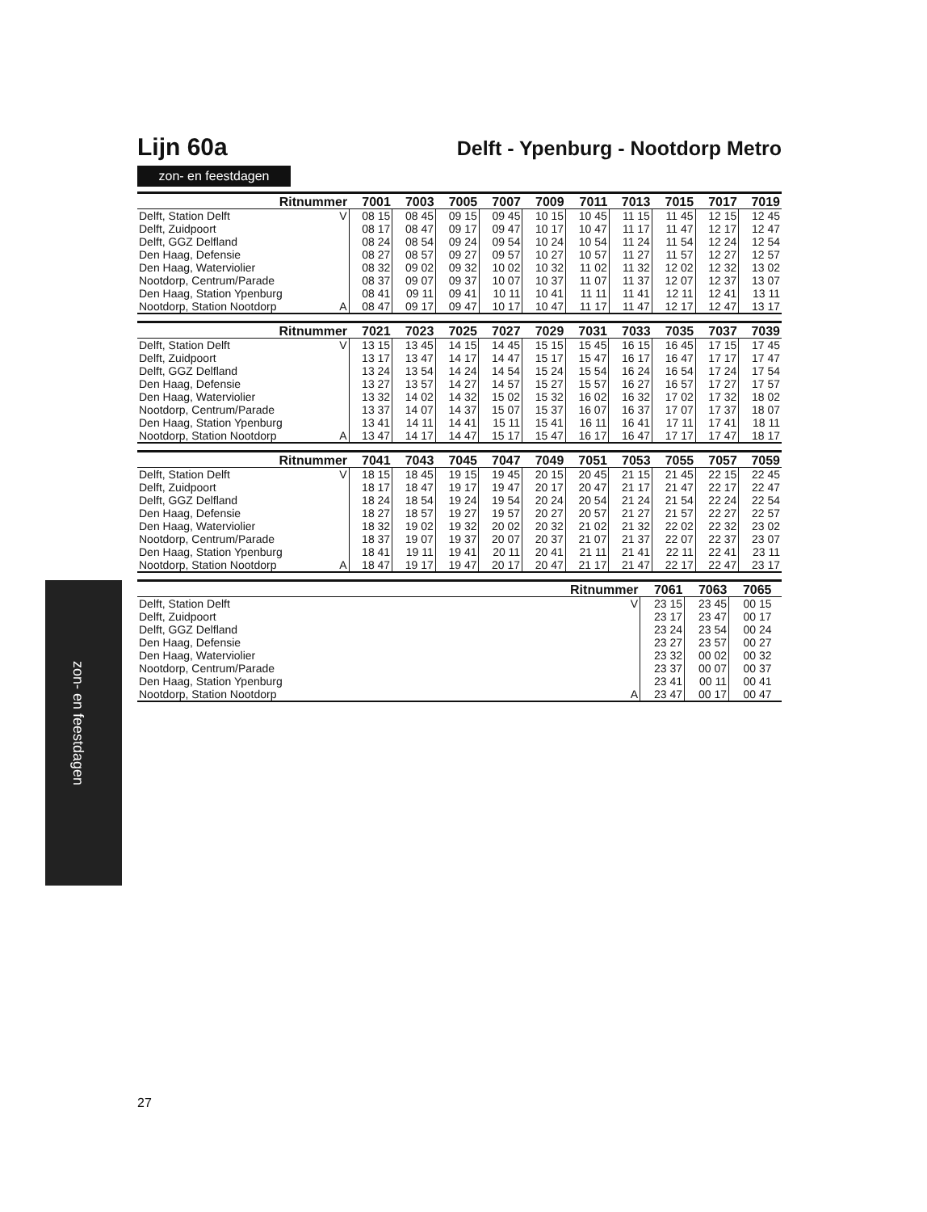zon- en feestdagen
Lijn 60a
Delft - Ypenburg - Nootdorp Metro
zon- en feestdagen
| Ritnummer | | 7001 | 7003 | 7005 | 7007 | 7009 | 7011 | 7013 | 7015 | 7017 | 7019 |
| --- | --- | --- | --- | --- | --- | --- | --- | --- | --- | --- | --- |
| Delft, Station Delft | V | 08 15 | 08 45 | 09 15 | 09 45 | 10 15 | 10 45 | 11 15 | 11 45 | 12 15 | 12 45 |
| Delft, Zuidpoort | | 08 17 | 08 47 | 09 17 | 09 47 | 10 17 | 10 47 | 11 17 | 11 47 | 12 17 | 12 47 |
| Delft, GGZ Delfland | | 08 24 | 08 54 | 09 24 | 09 54 | 10 24 | 10 54 | 11 24 | 11 54 | 12 24 | 12 54 |
| Den Haag, Defensie | | 08 27 | 08 57 | 09 27 | 09 57 | 10 27 | 10 57 | 11 27 | 11 57 | 12 27 | 12 57 |
| Den Haag, Waterviolier | | 08 32 | 09 02 | 09 32 | 10 02 | 10 32 | 11 02 | 11 32 | 12 02 | 12 32 | 13 02 |
| Nootdorp, Centrum/Parade | | 08 37 | 09 07 | 09 37 | 10 07 | 10 37 | 11 07 | 11 37 | 12 07 | 12 37 | 13 07 |
| Den Haag, Station Ypenburg | | 08 41 | 09 11 | 09 41 | 10 11 | 10 41 | 11 11 | 11 41 | 12 11 | 12 41 | 13 11 |
| Nootdorp, Station Nootdorp | A | 08 47 | 09 17 | 09 47 | 10 17 | 10 47 | 11 17 | 11 47 | 12 17 | 12 47 | 13 17 |
| Ritnummer | | 7021 | 7023 | 7025 | 7027 | 7029 | 7031 | 7033 | 7035 | 7037 | 7039 |
| --- | --- | --- | --- | --- | --- | --- | --- | --- | --- | --- | --- |
| Delft, Station Delft | V | 13 15 | 13 45 | 14 15 | 14 45 | 15 15 | 15 45 | 16 15 | 16 45 | 17 15 | 17 45 |
| Delft, Zuidpoort | | 13 17 | 13 47 | 14 17 | 14 47 | 15 17 | 15 47 | 16 17 | 16 47 | 17 17 | 17 47 |
| Delft, GGZ Delfland | | 13 24 | 13 54 | 14 24 | 14 54 | 15 24 | 15 54 | 16 24 | 16 54 | 17 24 | 17 54 |
| Den Haag, Defensie | | 13 27 | 13 57 | 14 27 | 14 57 | 15 27 | 15 57 | 16 27 | 16 57 | 17 27 | 17 57 |
| Den Haag, Waterviolier | | 13 32 | 14 02 | 14 32 | 15 02 | 15 32 | 16 02 | 16 32 | 17 02 | 17 32 | 18 02 |
| Nootdorp, Centrum/Parade | | 13 37 | 14 07 | 14 37 | 15 07 | 15 37 | 16 07 | 16 37 | 17 07 | 17 37 | 18 07 |
| Den Haag, Station Ypenburg | | 13 41 | 14 11 | 14 41 | 15 11 | 15 41 | 16 11 | 16 41 | 17 11 | 17 41 | 18 11 |
| Nootdorp, Station Nootdorp | A | 13 47 | 14 17 | 14 47 | 15 17 | 15 47 | 16 17 | 16 47 | 17 17 | 17 47 | 18 17 |
| Ritnummer | | 7041 | 7043 | 7045 | 7047 | 7049 | 7051 | 7053 | 7055 | 7057 | 7059 |
| --- | --- | --- | --- | --- | --- | --- | --- | --- | --- | --- | --- |
| Delft, Station Delft | V | 18 15 | 18 45 | 19 15 | 19 45 | 20 15 | 20 45 | 21 15 | 21 45 | 22 15 | 22 45 |
| Delft, Zuidpoort | | 18 17 | 18 47 | 19 17 | 19 47 | 20 17 | 20 47 | 21 17 | 21 47 | 22 17 | 22 47 |
| Delft, GGZ Delfland | | 18 24 | 18 54 | 19 24 | 19 54 | 20 24 | 20 54 | 21 24 | 21 54 | 22 24 | 22 54 |
| Den Haag, Defensie | | 18 27 | 18 57 | 19 27 | 19 57 | 20 27 | 20 57 | 21 27 | 21 57 | 22 27 | 22 57 |
| Den Haag, Waterviolier | | 18 32 | 19 02 | 19 32 | 20 02 | 20 32 | 21 02 | 21 32 | 22 02 | 22 32 | 23 02 |
| Nootdorp, Centrum/Parade | | 18 37 | 19 07 | 19 37 | 20 07 | 20 37 | 21 07 | 21 37 | 22 07 | 22 37 | 23 07 |
| Den Haag, Station Ypenburg | | 18 41 | 19 11 | 19 41 | 20 11 | 20 41 | 21 11 | 21 41 | 22 11 | 22 41 | 23 11 |
| Nootdorp, Station Nootdorp | A | 18 47 | 19 17 | 19 47 | 20 17 | 20 47 | 21 17 | 21 47 | 22 17 | 22 47 | 23 17 |
| Ritnummer | | 7061 | 7063 | 7065 | |
| --- | --- | --- | --- | --- | --- |
| Delft, Station Delft | V | 23 15 | 23 45 | 00 15 | |
| Delft, Zuidpoort | | 23 17 | 23 47 | 00 17 | |
| Delft, GGZ Delfland | | 23 24 | 23 54 | 00 24 | |
| Den Haag, Defensie | | 23 27 | 23 57 | 00 27 | |
| Den Haag, Waterviolier | | 23 32 | 00 02 | 00 32 | |
| Nootdorp, Centrum/Parade | | 23 37 | 00 07 | 00 37 | |
| Den Haag, Station Ypenburg | | 23 41 | 00 11 | 00 41 | |
| Nootdorp, Station Nootdorp | A | 23 47 | 00 17 | 00 47 | |
27